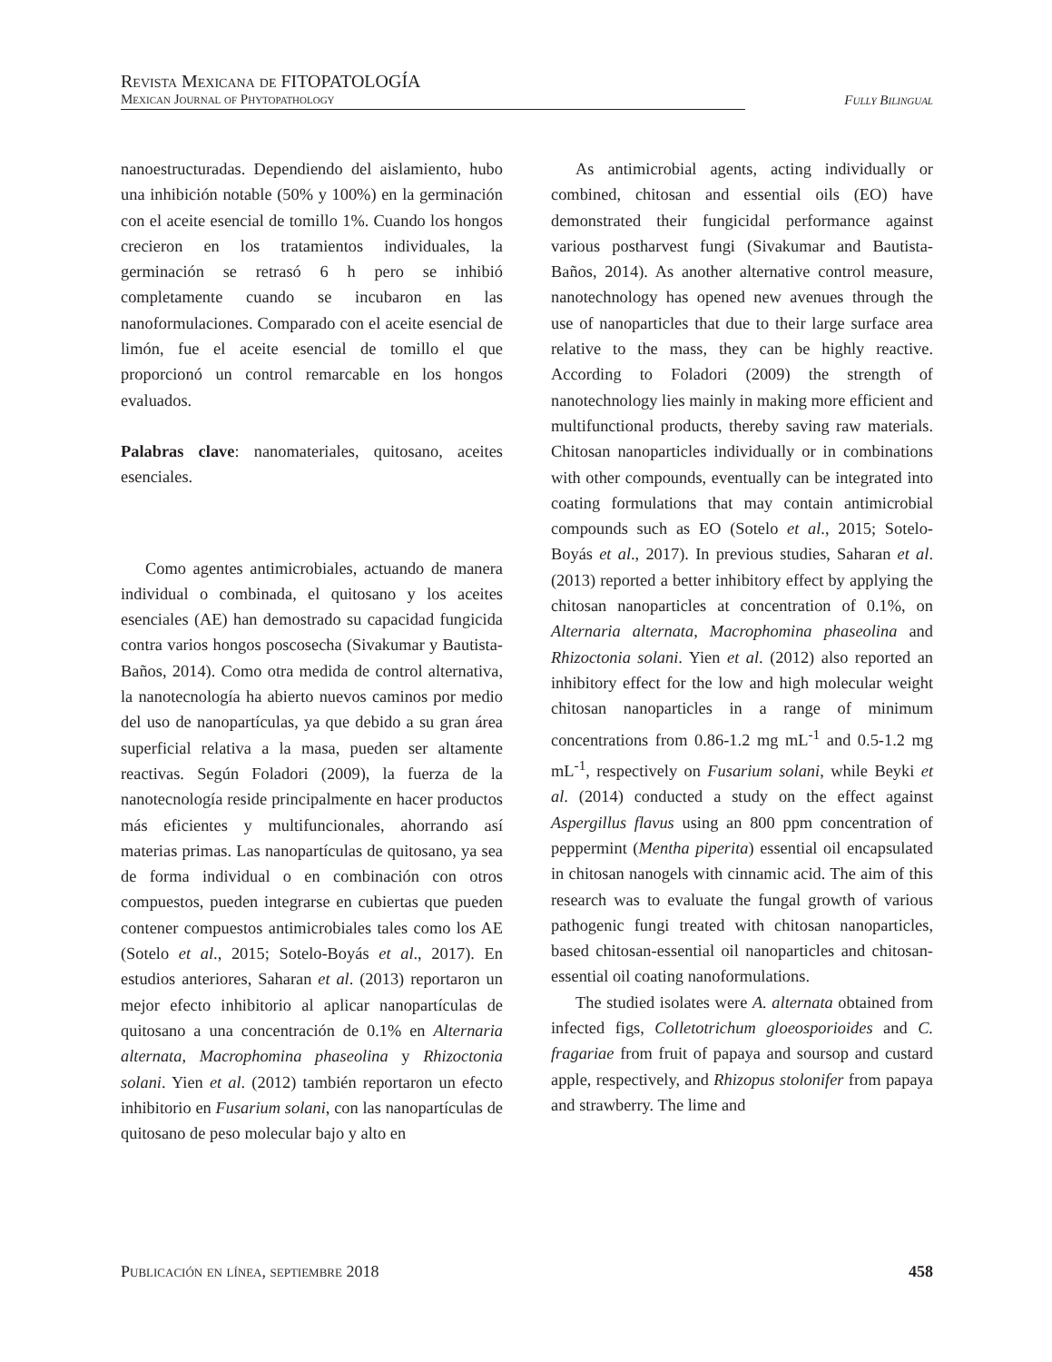Revista Mexicana de FITOPATOLOGÍA
Mexican Journal of Phytopathology
Fully Bilingual
nanoestructuradas. Dependiendo del aislamiento, hubo una inhibición notable (50% y 100%) en la germinación con el aceite esencial de tomillo 1%. Cuando los hongos crecieron en los tratamientos individuales, la germinación se retrasó 6 h pero se inhibió completamente cuando se incubaron en las nanoformulaciones. Comparado con el aceite esencial de limón, fue el aceite esencial de tomillo el que proporcionó un control remarcable en los hongos evaluados.
Palabras clave: nanomateriales, quitosano, aceites esenciales.
Como agentes antimicrobiales, actuando de manera individual o combinada, el quitosano y los aceites esenciales (AE) han demostrado su capacidad fungicida contra varios hongos poscosecha (Sivakumar y Bautista-Baños, 2014). Como otra medida de control alternativa, la nanotecnología ha abierto nuevos caminos por medio del uso de nanopartículas, ya que debido a su gran área superficial relativa a la masa, pueden ser altamente reactivas. Según Foladori (2009), la fuerza de la nanotecnología reside principalmente en hacer productos más eficientes y multifuncionales, ahorrando así materias primas. Las nanopartículas de quitosano, ya sea de forma individual o en combinación con otros compuestos, pueden integrarse en cubiertas que pueden contener compuestos antimicrobiales tales como los AE (Sotelo et al., 2015; Sotelo-Boyás et al., 2017). En estudios anteriores, Saharan et al. (2013) reportaron un mejor efecto inhibitorio al aplicar nanopartículas de quitosano a una concentración de 0.1% en Alternaria alternata, Macrophomina phaseolina y Rhizoctonia solani. Yien et al. (2012) también reportaron un efecto inhibitorio en Fusarium solani, con las nanopartículas de quitosano de peso molecular bajo y alto en
As antimicrobial agents, acting individually or combined, chitosan and essential oils (EO) have demonstrated their fungicidal performance against various postharvest fungi (Sivakumar and Bautista-Baños, 2014). As another alternative control measure, nanotechnology has opened new avenues through the use of nanoparticles that due to their large surface area relative to the mass, they can be highly reactive. According to Foladori (2009) the strength of nanotechnology lies mainly in making more efficient and multifunctional products, thereby saving raw materials. Chitosan nanoparticles individually or in combinations with other compounds, eventually can be integrated into coating formulations that may contain antimicrobial compounds such as EO (Sotelo et al., 2015; Sotelo-Boyás et al., 2017). In previous studies, Saharan et al. (2013) reported a better inhibitory effect by applying the chitosan nanoparticles at concentration of 0.1%, on Alternaria alternata, Macrophomina phaseolina and Rhizoctonia solani. Yien et al. (2012) also reported an inhibitory effect for the low and high molecular weight chitosan nanoparticles in a range of minimum concentrations from 0.86-1.2 mg mL<sup>-1</sup> and 0.5-1.2 mg mL<sup>-1</sup>, respectively on Fusarium solani, while Beyki et al. (2014) conducted a study on the effect against Aspergillus flavus using an 800 ppm concentration of peppermint (Mentha piperita) essential oil encapsulated in chitosan nanogels with cinnamic acid. The aim of this research was to evaluate the fungal growth of various pathogenic fungi treated with chitosan nanoparticles, based chitosan-essential oil nanoparticles and chitosan-essential oil coating nanoformulations.
The studied isolates were A. alternata obtained from infected figs, Colletotrichum gloeosporioides and C. fragariae from fruit of papaya and soursop and custard apple, respectively, and Rhizopus stolonifer from papaya and strawberry. The lime and
Publicación en línea, septiembre 2018 458